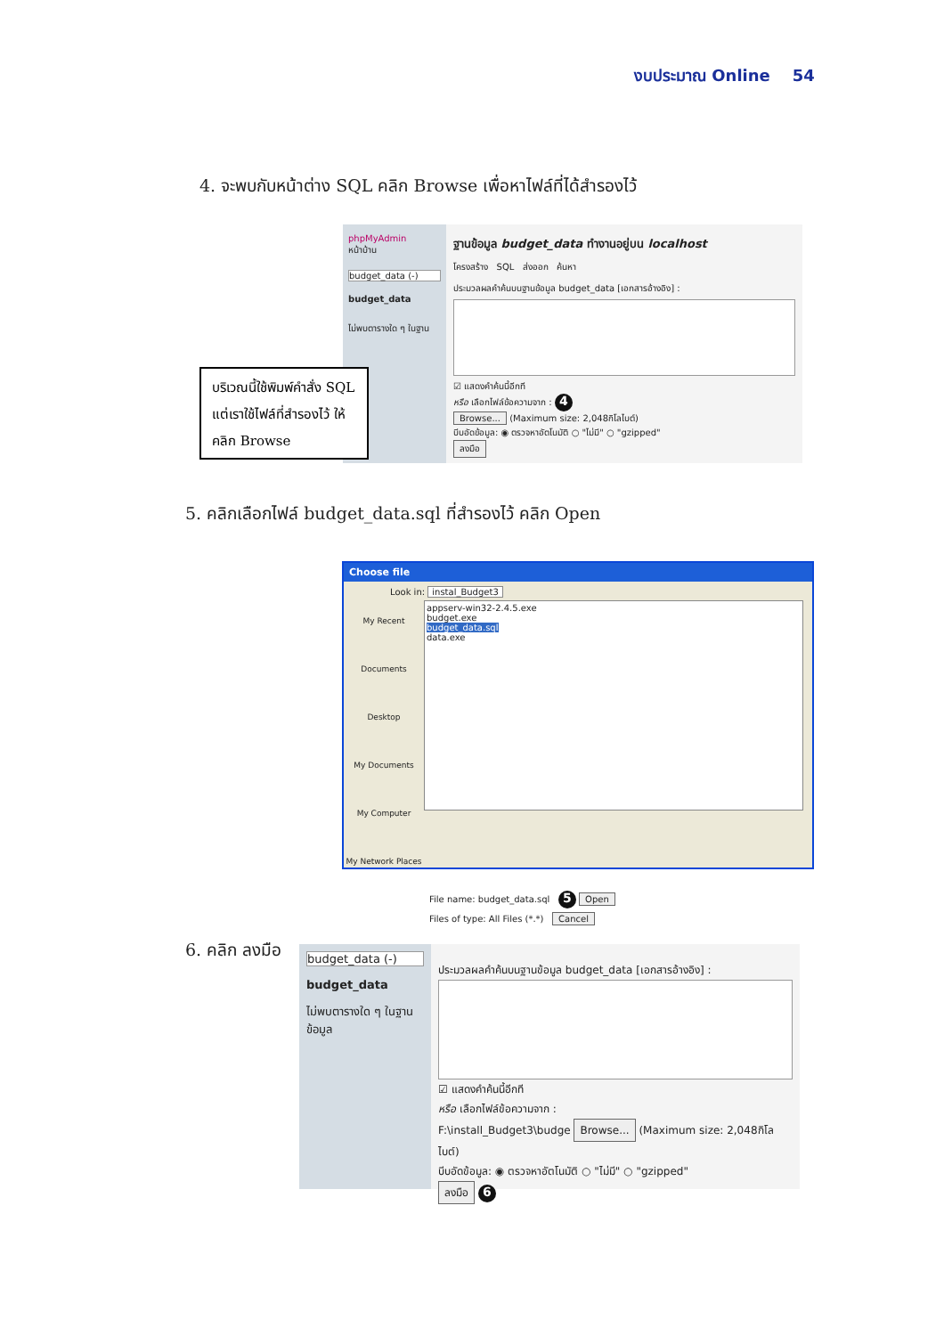งบประมาณ Online 54
4. จะพบกับหน้าต่าง SQL คลิก Browse เพื่อหาไฟล์ที่ได้สำรองไว้
phpMyAdmin
หน้าบ้าน
budget_data (-)
budget_data
ไม่พบตารางใด ๆ ในฐาน
ฐานข้อมูล budget_data ทำงานอยู่บน localhost
โครงสร้าง SQL ส่งออก ค้นหา
ประมวลผลคำค้นบนฐานข้อมูล budget_data [เอกสารอ้างอิง] :
☑ แสดงคำค้นนี้อีกที
หรือ เลือกไฟล์ข้อความจาก : 4
Browse... (Maximum size: 2,048กิโลไบต์)
บีบอัดข้อมูล: ◉ ตรวจหาอัตโนมัติ ○ "ไม่มี" ○ "gzipped"
ลงมือ
บริเวณนี้ใช้พิมพ์คำสั่ง SQL
แต่เราใช้ไฟล์ที่สำรองไว้ ให้
คลิก Browse
5. คลิกเลือกไฟล์ budget_data.sql ที่สำรองไว้ คลิก Open
Choose file
Look in: instal_Budget3
My Recent Documents
Desktop
My Documents
My Computer
My Network Places
appserv-win32-2.4.5.exe
budget.exe
budget_data.sql
data.exe
File name: budget_data.sql 5 Open
Files of type: All Files (*.*) Cancel
6. คลิก ลงมือ
budget_data (-)
budget_data
ไม่พบตารางใด ๆ ในฐานข้อมูล
ประมวลผลคำค้นบนฐานข้อมูล budget_data [เอกสารอ้างอิง] :
☑ แสดงคำค้นนี้อีกที
หรือ เลือกไฟล์ข้อความจาก :
F:\install_Budget3\budge Browse... (Maximum size: 2,048กิโลไบต์)
บีบอัดข้อมูล: ◉ ตรวจหาอัตโนมัติ ○ "ไม่มี" ○ "gzipped"
ลงมือ 6